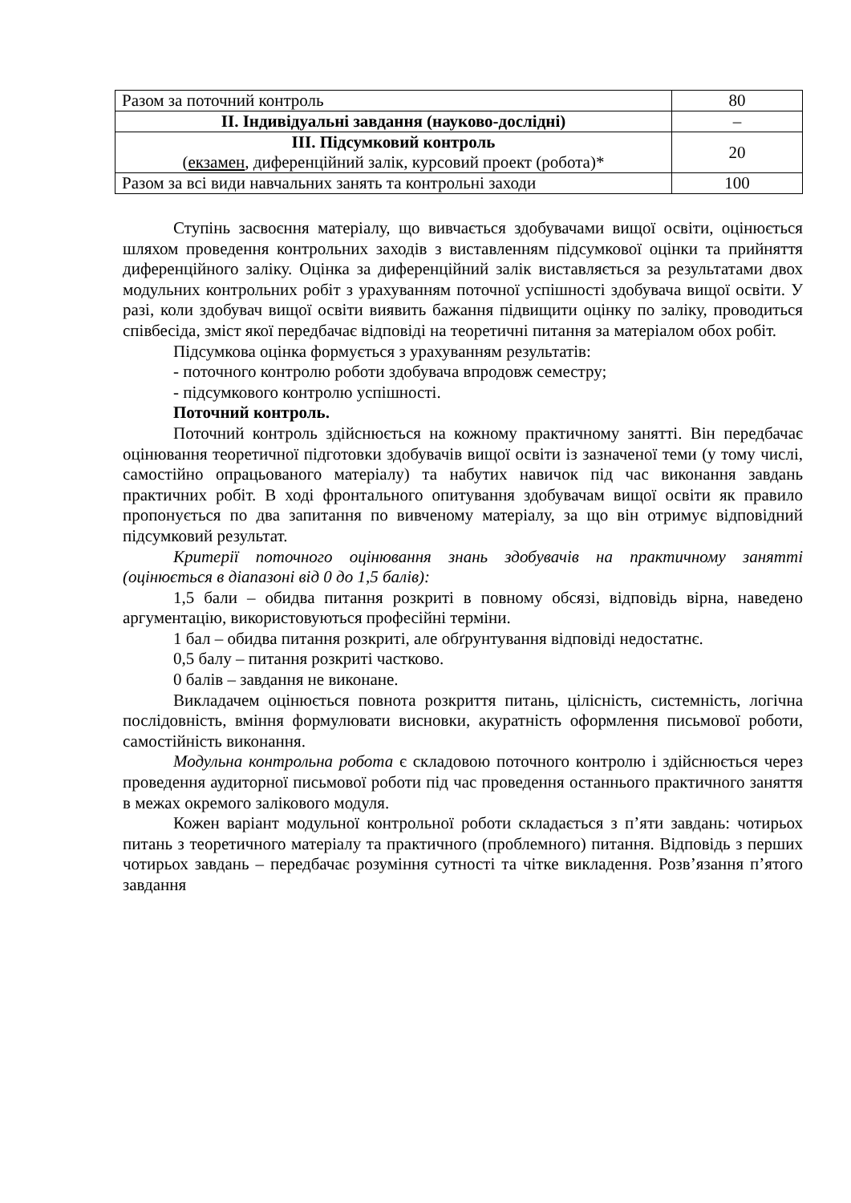| Разом за поточний контроль | 80 |
| ІІ. Індивідуальні завдання (науково-дослідні) | – |
| ІІІ. Підсумковий контроль ( екзамен , диференційний залік, курсовий проект (робота)* | 20 |
| Разом за всі види навчальних занять та контрольні заходи | 100 |
Ступінь засвоєння матеріалу, що вивчається здобувачами вищої освіти, оцінюється шляхом проведення контрольних заходів з виставленням підсумкової оцінки та прийняття диференційного заліку. Оцінка за диференційний залік виставляється за результатами двох модульних контрольних робіт з урахуванням поточної успішності здобувача вищої освіти. У разі, коли здобувач вищої освіти виявить бажання підвищити оцінку по заліку, проводиться співбесіда, зміст якої передбачає відповіді на теоретичні питання за матеріалом обох робіт.
Підсумкова оцінка формується з урахуванням результатів:
- поточного контролю роботи здобувача впродовж семестру;
- підсумкового контролю успішності.
Поточний контроль.
Поточний контроль здійснюється на кожному практичному занятті. Він передбачає оцінювання теоретичної підготовки здобувачів вищої освіти із зазначеної теми (у тому числі, самостійно опрацьованого матеріалу) та набутих навичок під час виконання завдань практичних робіт. В ході фронтального опитування здобувачам вищої освіти як правило пропонується по два запитання по вивченому матеріалу, за що він отримує відповідний підсумковий результат.
Критерії поточного оцінювання знань здобувачів на практичному занятті (оцінюється в діапазоні від 0 до 1,5 балів):
1,5 бали – обидва питання розкриті в повному обсязі, відповідь вірна, наведено аргументацію, використовуються професійні терміни.
1 бал – обидва питання розкриті, але обґрунтування відповіді недостатнє.
0,5 балу – питання розкриті частково.
0 балів – завдання не виконане.
Викладачем оцінюється повнота розкриття питань, цілісність, системність, логічна послідовність, вміння формулювати висновки, акуратність оформлення письмової роботи, самостійність виконання.
Модульна контрольна робота є складовою поточного контролю і здійснюється через проведення аудиторної письмової роботи під час проведення останнього практичного заняття в межах окремого залікового модуля.
Кожен варіант модульної контрольної роботи складається з п’яти завдань: чотирьох питань з теоретичного матеріалу та практичного (проблемного) питання. Відповідь з перших чотирьох завдань – передбачає розуміння сутності та чітке викладення. Розв’язання п’ятого завдання